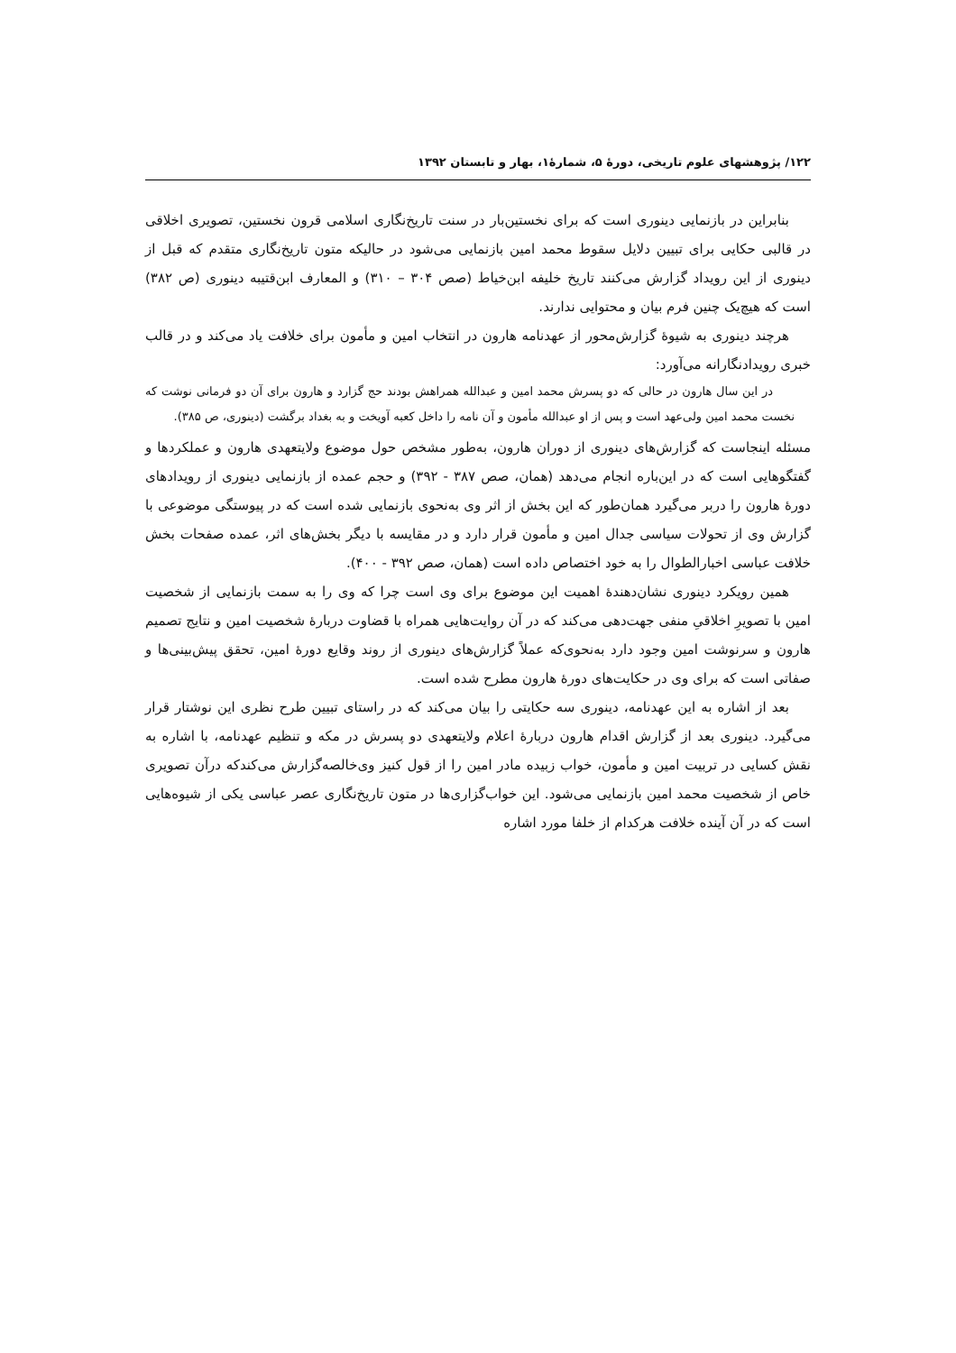۱۲۲/ پژوهشهای علوم تاریخی، دورۀ ۵، شمارۀ۱، بهار و تابستان ۱۳۹۲
بنابراین در بازنمایی دینوری است که برای نخستین‌بار در سنت تاریخ‌نگاری اسلامی قرون نخستین، تصویری اخلاقی در قالبی حکایی برای تبیین دلایل سقوط محمد امین بازنمایی می‌شود در حالیکه متون تاریخ‌نگاری متقدم که قبل از دینوری از این رویداد گزارش می‌کنند تاریخ خلیفه ابن‌خیاط (صص ۳۰۴ – ۳۱۰) و المعارف ابن‌قتیبه دینوری (ص ۳۸۲) است که هیچ‌یک چنین فرم بیان و محتوایی ندارند.
هرچند دینوری به شیوۀ گزارش‌محور از عهدنامه هارون در انتخاب امین و مأمون برای خلافت یاد می‌کند و در قالب خبری رویدادنگارانه می‌آورد:
در این سال هارون در حالی که دو پسرش محمد امین و عبدالله همراهش بودند حج گزارد و هارون برای آن دو فرمانی نوشت که نخست محمد امین ولی‌عهد است و پس از او عبدالله مأمون و آن نامه را داخل کعبه آویخت و به بغداد برگشت (دینوری، ص ۳۸۵).
مسئله اینجاست که گزارش‌های دینوری از دوران هارون، به‌طور مشخص حول موضوع ولایتعهدی هارون و عملکردها و گفتگوهایی است که در این‌باره انجام می‌دهد (همان، صص ۳۸۷ - ۳۹۲) و حجم عمده از بازنمایی دینوری از رویدادهای دورۀ هارون را دربر می‌گیرد همان‌طور که این بخش از اثر وی به‌نحوی بازنمایی شده است که در پیوستگی موضوعی با گزارش وی از تحولات سیاسی جدال امین و مأمون قرار دارد و در مقایسه با دیگر بخش‌های اثر، عمده صفحات بخش خلافت عباسی اخبارالطوال را به خود اختصاص داده است (همان، صص ۳۹۲ - ۴۰۰).
همین رویکرد دینوری نشان‌دهندۀ اهمیت این موضوع برای وی است چرا که وی را به سمت بازنمایی از شخصیت امین با تصویرِ اخلاقیِ منفی جهت‌دهی می‌کند که در آن روایت‌هایی همراه با قضاوت دربارۀ شخصیت امین و نتایج تصمیم هارون و سرنوشت امین وجود دارد به‌نحوی‌که عملاً گزارش‌های دینوری از روند وقایع دورۀ امین، تحقق پیش‌بینی‌ها و صفاتی است که برای وی در حکایت‌های دورۀ هارون مطرح شده است.
بعد از اشاره به این عهدنامه، دینوری سه حکایتی را بیان می‌کند که در راستای تبیین طرح نظری این نوشتار قرار می‌گیرد. دینوری بعد از گزارش اقدام هارون دربارۀ اعلام ولایتعهدی دو پسرش در مکه و تنظیم عهدنامه، با اشاره به نقش کسایی در تربیت امین و مأمون، خواب زبیده مادر امین را از قول کنیز وی‌خالصه‌گزارش می‌کندکه درآن تصویری خاص از شخصیت محمد امین بازنمایی می‌شود. این خواب‌گزاری‌ها در متون تاریخ‌نگاری عصر عباسی یکی از شیوه‌هایی است که در آن آینده خلافت هرکدام از خلفا مورد اشاره